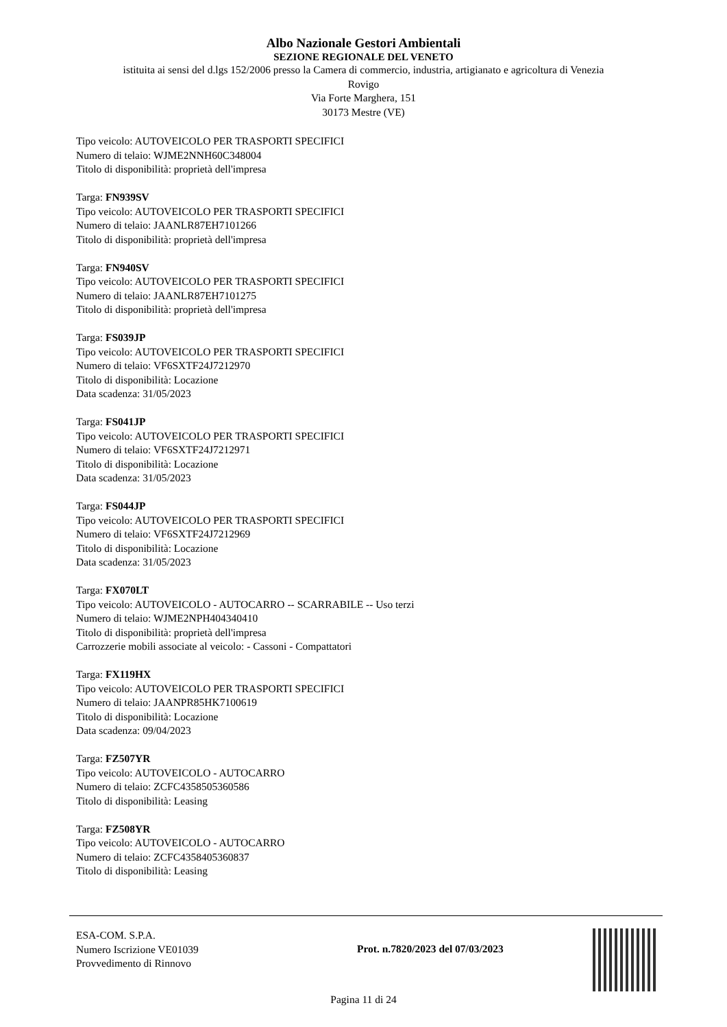Albo Nazionale Gestori Ambientali
SEZIONE REGIONALE DEL VENETO
istituita ai sensi del d.lgs 152/2006 presso la Camera di commercio, industria, artigianato e agricoltura di Venezia
Rovigo
Via Forte Marghera, 151
30173 Mestre (VE)
Tipo veicolo: AUTOVEICOLO PER TRASPORTI SPECIFICI
Numero di telaio: WJME2NNH60C348004
Titolo di disponibilità: proprietà dell'impresa
Targa: FN939SV
Tipo veicolo: AUTOVEICOLO PER TRASPORTI SPECIFICI
Numero di telaio: JAANLR87EH7101266
Titolo di disponibilità: proprietà dell'impresa
Targa: FN940SV
Tipo veicolo: AUTOVEICOLO PER TRASPORTI SPECIFICI
Numero di telaio: JAANLR87EH7101275
Titolo di disponibilità: proprietà dell'impresa
Targa: FS039JP
Tipo veicolo: AUTOVEICOLO PER TRASPORTI SPECIFICI
Numero di telaio: VF6SXTF24J7212970
Titolo di disponibilità: Locazione
Data scadenza: 31/05/2023
Targa: FS041JP
Tipo veicolo: AUTOVEICOLO PER TRASPORTI SPECIFICI
Numero di telaio: VF6SXTF24J7212971
Titolo di disponibilità: Locazione
Data scadenza: 31/05/2023
Targa: FS044JP
Tipo veicolo: AUTOVEICOLO PER TRASPORTI SPECIFICI
Numero di telaio: VF6SXTF24J7212969
Titolo di disponibilità: Locazione
Data scadenza: 31/05/2023
Targa: FX070LT
Tipo veicolo: AUTOVEICOLO - AUTOCARRO -- SCARRABILE -- Uso terzi
Numero di telaio: WJME2NPH404340410
Titolo di disponibilità: proprietà dell'impresa
Carrozzerie mobili associate al veicolo: - Cassoni - Compattatori
Targa: FX119HX
Tipo veicolo: AUTOVEICOLO PER TRASPORTI SPECIFICI
Numero di telaio: JAANPR85HK7100619
Titolo di disponibilità: Locazione
Data scadenza: 09/04/2023
Targa: FZ507YR
Tipo veicolo: AUTOVEICOLO - AUTOCARRO
Numero di telaio: ZCFC4358505360586
Titolo di disponibilità: Leasing
Targa: FZ508YR
Tipo veicolo: AUTOVEICOLO - AUTOCARRO
Numero di telaio: ZCFC4358405360837
Titolo di disponibilità: Leasing
ESA-COM. S.P.A.
Numero Iscrizione VE01039
Provvedimento di Rinnovo
Prot. n.7820/2023 del 07/03/2023
Pagina 11 di 24